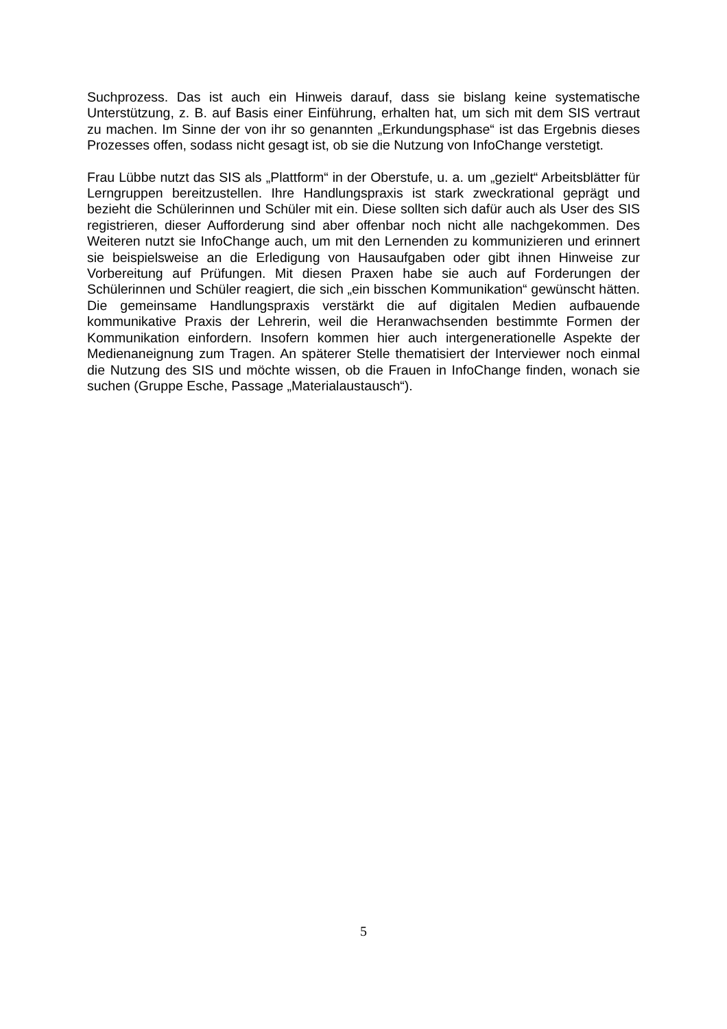Suchprozess. Das ist auch ein Hinweis darauf, dass sie bislang keine systematische Unterstützung, z. B. auf Basis einer Einführung, erhalten hat, um sich mit dem SIS vertraut zu machen. Im Sinne der von ihr so genannten „Erkundungsphase“ ist das Ergebnis dieses Prozesses offen, sodass nicht gesagt ist, ob sie die Nutzung von InfoChange verstetigt.
Frau Lübbe nutzt das SIS als „Plattform“ in der Oberstufe, u. a. um „gezielt“ Arbeitsblätter für Lerngruppen bereitzustellen. Ihre Handlungspraxis ist stark zweckrational geprägt und bezieht die Schülerinnen und Schüler mit ein. Diese sollten sich dafür auch als User des SIS registrieren, dieser Aufforderung sind aber offenbar noch nicht alle nachgekommen. Des Weiteren nutzt sie InfoChange auch, um mit den Lernenden zu kommunizieren und erinnert sie beispielsweise an die Erledigung von Hausaufgaben oder gibt ihnen Hinweise zur Vorbereitung auf Prüfungen. Mit diesen Praxen habe sie auch auf Forderungen der Schülerinnen und Schüler reagiert, die sich „ein bisschen Kommunikation“ gewünscht hätten. Die gemeinsame Handlungspraxis verstärkt die auf digitalen Medien aufbauende kommunikative Praxis der Lehrerin, weil die Heranwachsenden bestimmte Formen der Kommunikation einfordern. Insofern kommen hier auch intergenerationelle Aspekte der Medienaneignung zum Tragen. An späterer Stelle thematisiert der Interviewer noch einmal die Nutzung des SIS und möchte wissen, ob die Frauen in InfoChange finden, wonach sie suchen (Gruppe Esche, Passage „Materialaustausch“).
5